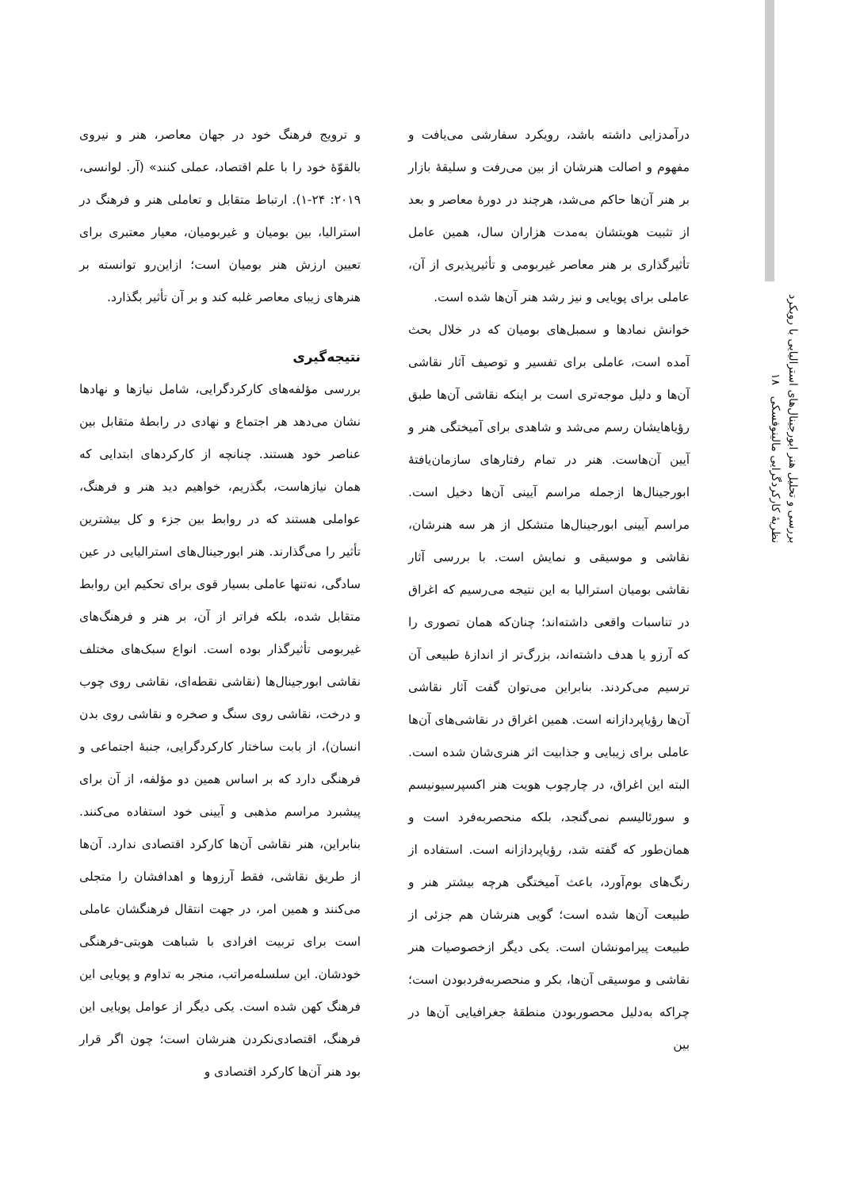بررسی و تحلیل هنر ابورجینال‌های استرالیایی با رویکرد نظریهٔ کارکردگرایی مالینوفسکی ۱۸
و ترویج فرهنگ خود در جهان معاصر، هنر و نیروی بالقوّهٔ خود را با علم اقتصاد، عملی کنند» (آر. لوانسی، ۲۰۱۹: ۲۴-۱). ارتباط متقابل و تعاملی هنر و فرهنگ در استرالیا، بین بومیان و غیربومیان، معیار معتبری برای تعیین ارزش هنر بومیان است؛ ازاین‌رو توانسته بر هنرهای زیبای معاصر غلبه کند و بر آن تأثیر بگذارد.
نتیجه‌گیری
بررسی مؤلفه‌های کارکردگرایی، شامل نیازها و نهادها نشان می‌دهد هر اجتماع و نهادی در رابطهٔ متقابل بین عناصر خود هستند. چنانچه از کارکردهای ابتدایی که همان نیازهاست، بگذریم، خواهیم دید هنر و فرهنگ، عواملی هستند که در روابط بین جزء و کل بیشترین تأثیر را می‌گذارند. هنر ابورجینال‌های استرالیایی در عین سادگی، نه‌تنها عاملی بسیار قوی برای تحکیم این روابط متقابل شده، بلکه فراتر از آن، بر هنر و فرهنگ‌های غیربومی تأثیرگذار بوده است. انواع سبک‌های مختلف نقاشی ابورجینال‌ها (نقاشی نقطه‌ای، نقاشی روی چوب و درخت، نقاشی روی سنگ و صخره و نقاشی روی بدن انسان)، از بابت ساختار کارکردگرایی، جنبهٔ اجتماعی و فرهنگی دارد که بر اساس همین دو مؤلفه، از آن برای پیشبرد مراسم مذهبی و آیینی خود استفاده می‌کنند. بنابراین، هنر نقاشی آن‌ها کارکرد اقتصادی ندارد. آن‌ها از طریق نقاشی، فقط آرزوها و اهدافشان را متجلی می‌کنند و همین امر، در جهت انتقال فرهنگشان عاملی است برای تربیت افرادی با شباهت هویتی-فرهنگی خودشان. این سلسله‌مراتب، منجر به تداوم و پویایی این فرهنگ کهن شده است. یکی دیگر از عوامل پویایی این فرهنگ، اقتصادی‌نکردن هنرشان است؛ چون اگر قرار بود هنر آن‌ها کارکرد اقتصادی و
درآمدزایی داشته باشد، رویکرد سفارشی می‌یافت و مفهوم و اصالت هنرشان از بین می‌رفت و سلیقهٔ بازار بر هنر آن‌ها حاکم می‌شد، هرچند در دورهٔ معاصر و بعد از تثبیت هویتشان به‌مدت هزاران سال، همین عامل تأثیرگذاری بر هنر معاصر غیربومی و تأثیرپذیری از آن، عاملی برای پویایی و نیز رشد هنر آن‌ها شده است.
خوانش نمادها و سمبل‌های بومیان که در خلال بحث آمده است، عاملی برای تفسیر و توصیف آثار نقاشی آن‌ها و دلیل موجه‌تری است بر اینکه نقاشی آن‌ها طبق رؤیاهایشان رسم می‌شد و شاهدی برای آمیختگی هنر و آیین آن‌هاست. هنر در تمام رفتارهای سازمان‌یافتهٔ ابورجینال‌ها ازجمله مراسم آیینی آن‌ها دخیل است. مراسم آیینی ابورجینال‌ها متشکل از هر سه هنرشان، نقاشی و موسیقی و نمایش است. با بررسی آثار نقاشی بومیان استرالیا به این نتیجه می‌رسیم که اغراق در تناسبات واقعی داشته‌اند؛ چنان‌که همان تصوری را که آرزو یا هدف داشته‌اند، بزرگ‌تر از اندازهٔ طبیعی آن ترسیم می‌کردند. بنابراین می‌توان گفت آثار نقاشی آن‌ها رؤیاپردازانه است. همین اغراق در نقاشی‌های آن‌ها عاملی برای زیبایی و جذابیت اثر هنری‌شان شده است. البته این اغراق، در چارچوب هویت هنر اکسپرسیونیسم و سورئالیسم نمی‌گنجد، بلکه منحصربه‌فرد است و همان‌طور که گفته شد، رؤیاپردازانه است. استفاده از رنگ‌های بوم‌آورد، باعث آمیختگی هرچه بیشتر هنر و طبیعت آن‌ها شده است؛ گویی هنرشان هم جزئی از طبیعت پیرامونشان است. یکی دیگر ازخصوصیات هنر نقاشی و موسیقی آن‌ها، بکر و منحصربه‌فردبودن است؛ چراکه به‌دلیل محصوربودن منطقهٔ جغرافیایی آن‌ها در بین